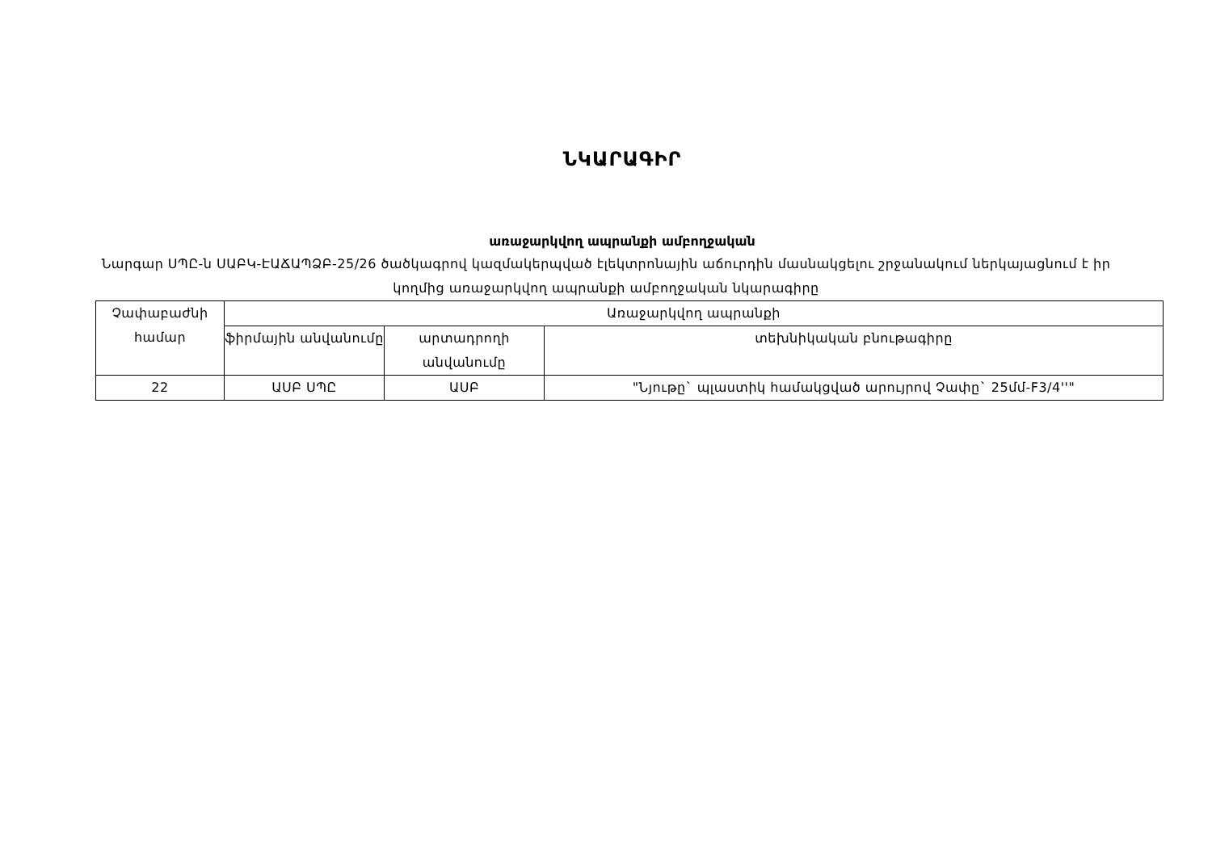ՆԿԱՐԱԳԻՐ
առաջարկվող ապրանքի ամբողջական
Նարգար ՍՊԸ-ն ՍԱԲԿ-ԷԱՃԱՊՁԲ-25/26 ծածկագրով կազմակերպված էլեկտրոնային աճուրդին մասնակցելու շրջանակում ներկայացնում է իր կողմից առաջարկվող ապրանքի ամբողջական նկարագիրը
| Չափաբաժնի համար | Առաջարկվող ապրանքի | | |
| --- | --- | --- | --- |
| | ֆիրմային անվանումը | արտադրողի անվանումը | տեխնիկական բնութագիրը |
| 22 | ԱՍԲ ՍՊԸ | ԱՍԲ | "Նյութը` պլաստիկ համակցված արույրով Չափը` 25մմ-F3/4''" |